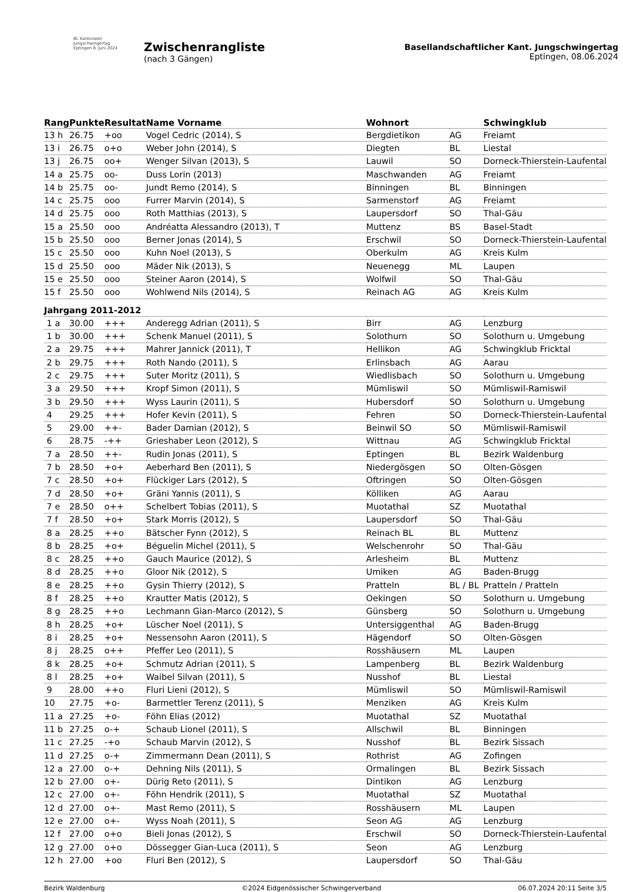BL Kantonaler Jungschwingertag Eptingen 8. Juni 2024
Zwischenrangliste
(nach 3 Gängen)
Basellandschaftlicher Kant. Jungschwingertag
Eptingen, 08.06.2024
| Rang | Punkte | Resultat | Name Vorname | Wohnort | | Schwingklub |
| --- | --- | --- | --- | --- | --- | --- |
| 13 h | 26.75 | +oo | Vogel Cedric (2014), S | Bergdietikon | AG | Freiamt |
| 13 i | 26.75 | o+o | Weber John (2014), S | Diegten | BL | Liestal |
| 13 j | 26.75 | oo+ | Wenger Silvan (2013), S | Lauwil | SO | Dorneck-Thierstein-Laufental |
| 14 a | 25.75 | oo- | Duss Lorin (2013) | Maschwanden | AG | Freiamt |
| 14 b | 25.75 | oo- | Jundt Remo (2014), S | Binningen | BL | Binningen |
| 14 c | 25.75 | ooo | Furrer Marvin (2014), S | Sarmenstorf | AG | Freiamt |
| 14 d | 25.75 | ooo | Roth Matthias (2013), S | Laupersdorf | SO | Thal-Gäu |
| 15 a | 25.50 | ooo | Andréatta Alessandro (2013), T | Muttenz | BS | Basel-Stadt |
| 15 b | 25.50 | ooo | Berner Jonas (2014), S | Erschwil | SO | Dorneck-Thierstein-Laufental |
| 15 c | 25.50 | ooo | Kuhn Noel (2013), S | Oberkulm | AG | Kreis Kulm |
| 15 d | 25.50 | ooo | Mäder Nik (2013), S | Neuenegg | ML | Laupen |
| 15 e | 25.50 | ooo | Steiner Aaron (2014), S | Wolfwil | SO | Thal-Gäu |
| 15 f | 25.50 | ooo | Wohlwend Nils (2014), S | Reinach AG | AG | Kreis Kulm |
| Jahrgang 2011-2012 | | | | | | |
| 1 a | 30.00 | +++ | Anderegg Adrian (2011), S | Birr | AG | Lenzburg |
| 1 b | 30.00 | +++ | Schenk Manuel (2011), S | Solothurn | SO | Solothurn u. Umgebung |
| 2 a | 29.75 | +++ | Mahrer Jannick (2011), T | Hellikon | AG | Schwingklub Fricktal |
| 2 b | 29.75 | +++ | Roth Nando (2011), S | Erlinsbach | AG | Aarau |
| 2 c | 29.75 | +++ | Suter Moritz (2011), S | Wiedlisbach | SO | Solothurn u. Umgebung |
| 3 a | 29.50 | +++ | Kropf Simon (2011), S | Mümliswil | SO | Mümliswil-Ramiswil |
| 3 b | 29.50 | +++ | Wyss Laurin (2011), S | Hubersdorf | SO | Solothurn u. Umgebung |
| 4 | 29.25 | +++ | Hofer Kevin (2011), S | Fehren | SO | Dorneck-Thierstein-Laufental |
| 5 | 29.00 | ++- | Bader Damian (2012), S | Beinwil SO | SO | Mümliswil-Ramiswil |
| 6 | 28.75 | -++ | Grieshaber Leon (2012), S | Wittnau | AG | Schwingklub Fricktal |
| 7 a | 28.50 | ++- | Rudin Jonas (2011), S | Eptingen | BL | Bezirk Waldenburg |
| 7 b | 28.50 | +o+ | Aeberhard Ben (2011), S | Niedergösgen | SO | Olten-Gösgen |
| 7 c | 28.50 | +o+ | Flückiger Lars (2012), S | Oftringen | SO | Olten-Gösgen |
| 7 d | 28.50 | +o+ | Gräni Yannis (2011), S | Kölliken | AG | Aarau |
| 7 e | 28.50 | o++ | Schelbert Tobias (2011), S | Muotathal | SZ | Muotathal |
| 7 f | 28.50 | +o+ | Stark Morris (2012), S | Laupersdorf | SO | Thal-Gäu |
| 8 a | 28.25 | ++o | Bätscher Fynn (2012), S | Reinach BL | BL | Muttenz |
| 8 b | 28.25 | +o+ | Béguelin Michel (2011), S | Welschenrohr | SO | Thal-Gäu |
| 8 c | 28.25 | ++o | Gauch Maurice (2012), S | Arlesheim | BL | Muttenz |
| 8 d | 28.25 | ++o | Gloor Nik (2012), S | Umiken | AG | Baden-Brugg |
| 8 e | 28.25 | ++o | Gysin Thierry (2012), S | Pratteln | BL / BL | Pratteln / Pratteln |
| 8 f | 28.25 | ++o | Krautter Matis (2012), S | Oekingen | SO | Solothurn u. Umgebung |
| 8 g | 28.25 | ++o | Lechmann Gian-Marco (2012), S | Günsberg | SO | Solothurn u. Umgebung |
| 8 h | 28.25 | +o+ | Lüscher Noel (2011), S | Untersiggenthal | AG | Baden-Brugg |
| 8 i | 28.25 | +o+ | Nessensohn Aaron (2011), S | Hägendorf | SO | Olten-Gösgen |
| 8 j | 28.25 | o++ | Pfeffer Leo (2011), S | Rosshäusern | ML | Laupen |
| 8 k | 28.25 | +o+ | Schmutz Adrian (2011), S | Lampenberg | BL | Bezirk Waldenburg |
| 8 l | 28.25 | +o+ | Waibel Silvan (2011), S | Nusshof | BL | Liestal |
| 9 | 28.00 | ++o | Fluri Lieni (2012), S | Mümliswil | SO | Mümliswil-Ramiswil |
| 10 | 27.75 | +o- | Barmettler Terenz (2011), S | Menziken | AG | Kreis Kulm |
| 11 a | 27.25 | +o- | Föhn Elias (2012) | Muotathal | SZ | Muotathal |
| 11 b | 27.25 | o-+ | Schaub Lionel (2011), S | Allschwil | BL | Binningen |
| 11 c | 27.25 | -+o | Schaub Marvin (2012), S | Nusshof | BL | Bezirk Sissach |
| 11 d | 27.25 | o-+ | Zimmermann Dean (2011), S | Rothrist | AG | Zofingen |
| 12 a | 27.00 | o-+ | Dehning Nils (2011), S | Ormalingen | BL | Bezirk Sissach |
| 12 b | 27.00 | o+- | Dürig Reto (2011), S | Dintikon | AG | Lenzburg |
| 12 c | 27.00 | o+- | Föhn Hendrik (2011), S | Muotathal | SZ | Muotathal |
| 12 d | 27.00 | o+- | Mast Remo (2011), S | Rosshäusern | ML | Laupen |
| 12 e | 27.00 | o+- | Wyss Noah (2011), S | Seon AG | AG | Lenzburg |
| 12 f | 27.00 | o+o | Bieli Jonas (2012), S | Erschwil | SO | Dorneck-Thierstein-Laufental |
| 12 g | 27.00 | o+o | Dössegger Gian-Luca (2011), S | Seon | AG | Lenzburg |
| 12 h | 27.00 | +oo | Fluri Ben (2012), S | Laupersdorf | SO | Thal-Gäu |
Bezirk Waldenburg ©2024 Eidgenössischer Schwingerverband 06.07.2024 20:11 Seite 3/5